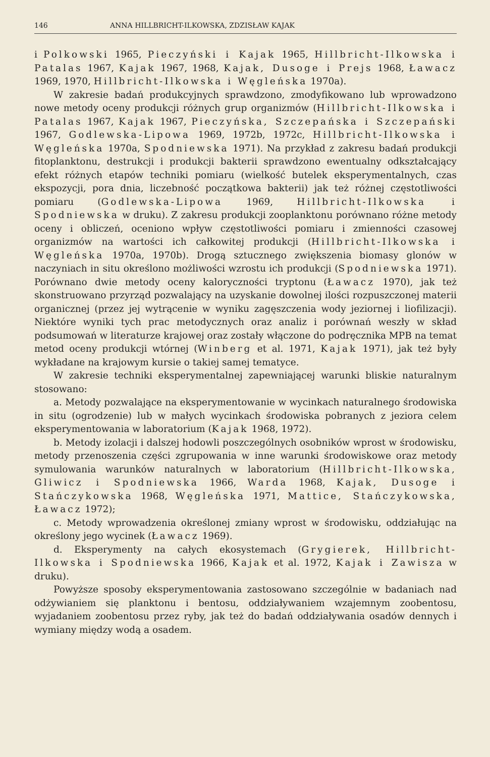146 ANNA HILLBRICHT-ILKOWSKA, ZDZISŁAW KAJAK
i Polkowski 1965, Pieczyński i Kajak 1965, Hillbricht-Ilkowska i Patalas 1967, Kajak 1967, 1968, Kajak, Dusoge i Prejs 1968, Ławacz 1969, 1970, Hillbricht-Ilkowska i Węgleńska 1970a).
W zakresie badań produkcyjnych sprawdzono, zmodyfikowano lub wprowadzono nowe metody oceny produkcji różnych grup organizmów (Hillbricht-Ilkowska i Patalas 1967, Kajak 1967, Pieczyńska, Szczepańska i Szczepański 1967, Godlewska-Lipowa 1969, 1972b, 1972c, Hillbricht-Ilkowska i Węgleńska 1970a, Spodniewska 1971). Na przykład z zakresu badań produkcji fitoplanktonu, destrukcji i produkcji bakterii sprawdzono ewentualny odkształcający efekt różnych etapów techniki pomiaru (wielkość butelek eksperymentalnych, czas ekspozycji, pora dnia, liczebność początkowa bakterii) jak też różnej częstotliwości pomiaru (Godlewska-Lipowa 1969, Hillbricht-Ilkowska i Spodniewska w druku). Z zakresu produkcji zooplanktonu porównano różne metody oceny i obliczeń, oceniono wpływ częstotliwości pomiaru i zmienności czasowej organizmów na wartości ich całkowitej produkcji (Hillbricht-Ilkowska i Węgleńska 1970a, 1970b). Drogą sztucznego zwiększenia biomasy glonów w naczyniach in situ określono możliwości wzrostu ich produkcji (Spodniewska 1971). Porównano dwie metody oceny kaloryczności tryptonu (Ławacz 1970), jak też skonstruowano przyrząd pozwalający na uzyskanie dowolnej ilości rozpuszczonej materii organicznej (przez jej wytrącenie w wyniku zagęszczenia wody jeziornej i liofilizacji). Niektóre wyniki tych prac metodycznych oraz analiz i porównań weszły w skład podsumowań w literaturze krajowej oraz zostały włączone do podręcznika MPB na temat metod oceny produkcji wtórnej (Winberg et al. 1971, Kajak 1971), jak też były wykładane na krajowym kursie o takiej samej tematyce.
W zakresie techniki eksperymentalnej zapewniającej warunki bliskie naturalnym stosowano:
a. Metody pozwalające na eksperymentowanie w wycinkach naturalnego środowiska in situ (ogrodzenie) lub w małych wycinkach środowiska pobranych z jeziora celem eksperymentowania w laboratorium (Kajak 1968, 1972).
b. Metody izolacji i dalszej hodowli poszczególnych osobników wprost w środowisku, metody przenoszenia części zgrupowania w inne warunki środowiskowe oraz metody symulowania warunków naturalnych w laboratorium (Hillbricht-Ilkowska, Gliwicz i Spodniewska 1966, Warda 1968, Kajak, Dusoge i Stańczykowska 1968, Węgleńska 1971, Mattice, Stańczykowska, Ławacz 1972);
c. Metody wprowadzenia określonej zmiany wprost w środowisku, oddziałując na określony jego wycinek (Ławacz 1969).
d. Eksperymenty na całych ekosystemach (Grygierek, Hillbricht-Ilkowska i Spodniewska 1966, Kajak et al. 1972, Kajak i Zawisza w druku).
Powyższe sposoby eksperymentowania zastosowano szczególnie w badaniach nad odżywianiem się planktonu i bentosu, oddziaływaniem wzajemnym zoobentosu, wyjadaniem zoobentosu przez ryby, jak też do badań oddziaływania osadów dennych i wymiany między wodą a osadem.